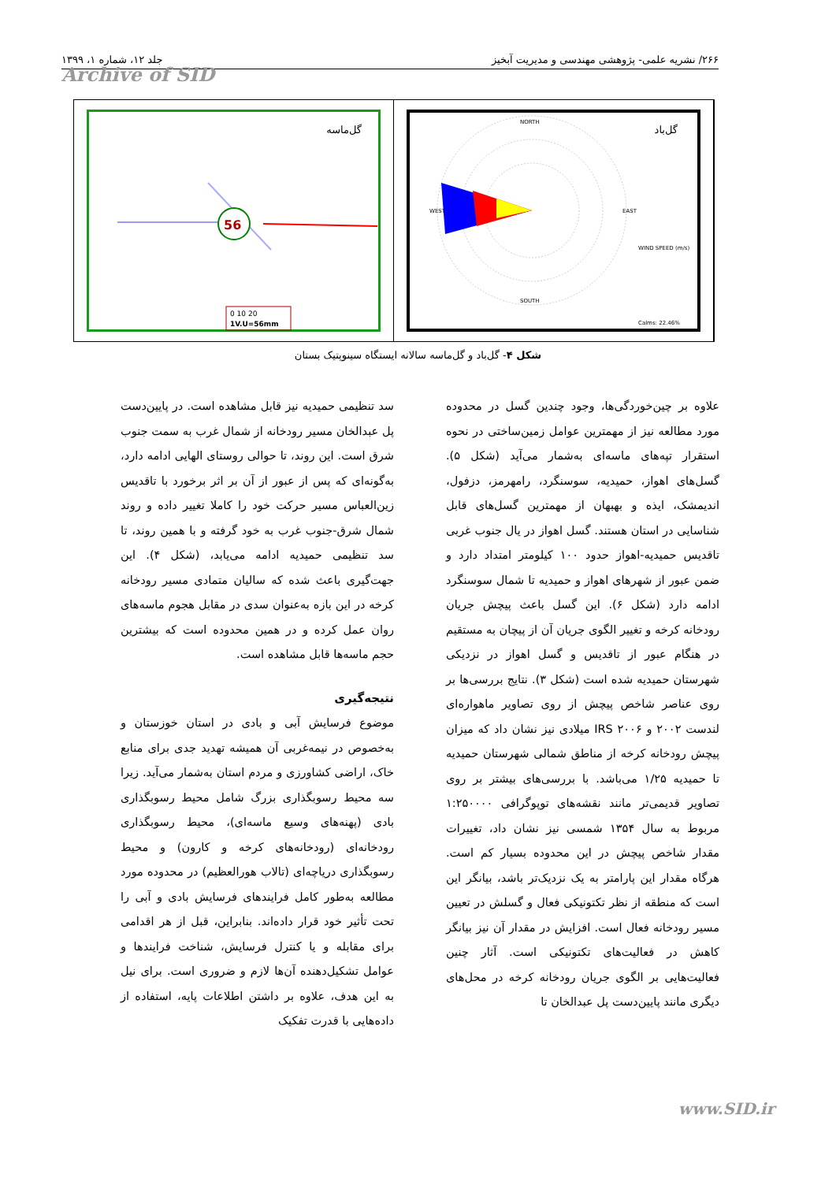۲۶۶/ نشریه علمی- پژوهشی مهندسی و مدیریت آبخیز جلد ۱۲، شماره ۱، ۱۳۹۹
Archive of SID
گل‌ماسه
56
0 10 20
1V.U=56mm
گل‌باد
NORTH
SOUTH
WEST
EAST
WIND SPEED (m/s)
Calms: 22.46%
شکل ۴- گل‌باد و گل‌ماسه سالانه ایستگاه سینوپتیک بستان
علاوه بر چین‌خوردگی‌ها، وجود چندین گسل در محدوده مورد مطالعه نیز از مهمترین عوامل زمین‌ساختی در نحوه استقرار تپه‌های ماسه‌ای به‌شمار می‌آید (شکل ۵). گسل‌های اهواز، حمیدیه، سوسنگرد، رامهرمز، دزفول، اندیمشک، ایذه و بهبهان از مهمترین گسل‌های قابل شناسایی در استان هستند. گسل اهواز در یال جنوب غربی تاقدیس حمیدیه-اهواز حدود ۱۰۰ کیلومتر امتداد دارد و ضمن عبور از شهرهای اهواز و حمیدیه تا شمال سوسنگرد ادامه دارد (شکل ۶). این گسل باعث پیچش جریان رودخانه کرخه و تغییر الگوی جریان آن از پیچان به مستقیم در هنگام عبور از تاقدیس و گسل اهواز در نزدیکی شهرستان حمیدیه شده است (شکل ۳). نتایج بررسی‌ها بر روی عناصر شاخص پیچش از روی تصاویر ماهواره‌ای لندست ۲۰۰۲ و IRS ۲۰۰۶ میلادی نیز نشان داد که میزان پیچش رودخانه کرخه از مناطق شمالی شهرستان حمیدیه تا حمیدیه ۱/۲۵ می‌باشد. با بررسی‌های بیشتر بر روی تصاویر قدیمی‌تر مانند نقشه‌های توپوگرافی ۱:۲۵۰۰۰۰ مربوط به سال ۱۳۵۴ شمسی نیز نشان داد، تغییرات مقدار شاخص پیچش در این محدوده بسیار کم است. هرگاه مقدار این پارامتر به یک نزدیک‌تر باشد، بیانگر این است که منطقه از نظر تکتونیکی فعال و گسلش در تعیین مسیر رودخانه فعال است. افزایش در مقدار آن نیز بیانگر کاهش در فعالیت‌های تکتونیکی است. آثار چنین فعالیت‌هایی بر الگوی جریان رودخانه کرخه در محل‌های دیگری مانند پایین‌دست پل عبدالخان تا
سد تنظیمی حمیدیه نیز قابل مشاهده است. در پایین‌دست پل عبدالخان مسیر رودخانه از شمال غرب به سمت جنوب شرق است. این روند، تا حوالی روستای الهایی ادامه دارد، به‌گونه‌ای که پس از عبور از آن بر اثر برخورد با تاقدیس زین‌العباس مسیر حرکت خود را کاملا تغییر داده و روند شمال شرق-جنوب غرب به خود گرفته و با همین روند، تا سد تنظیمی حمیدیه ادامه می‌یابد، (شکل ۴). این جهت‌گیری باعث شده که سالیان متمادی مسیر رودخانه کرخه در این بازه به‌عنوان سدی در مقابل هجوم ماسه‌های روان عمل کرده و در همین محدوده است که بیشترین حجم ماسه‌ها قابل مشاهده است.
نتیجه‌گیری
موضوع فرسایش آبی و بادی در استان خوزستان و به‌خصوص در نیمه‌غربی آن همیشه تهدید جدی برای منابع خاک، اراضی کشاورزی و مردم استان به‌شمار می‌آید. زیرا سه محیط رسوبگذاری بزرگ شامل محیط رسوبگذاری بادی (پهنه‌های وسیع ماسه‌ای)، محیط رسوبگذاری رودخانه‌ای (رودخانه‌های کرخه و کارون) و محیط رسوبگذاری دریاچه‌ای (تالاب هورالعظیم) در محدوده مورد مطالعه به‌طور کامل فرایندهای فرسایش بادی و آبی را تحت تأثیر خود قرار داده‌اند. بنابراین، قبل از هر اقدامی برای مقابله و یا کنترل فرسایش، شناخت فرایندها و عوامل تشکیل‌دهنده آن‌ها لازم و ضروری است. برای نیل به این هدف، علاوه بر داشتن اطلاعات پایه، استفاده از داده‌هایی با قدرت تفکیک
www.SID.ir